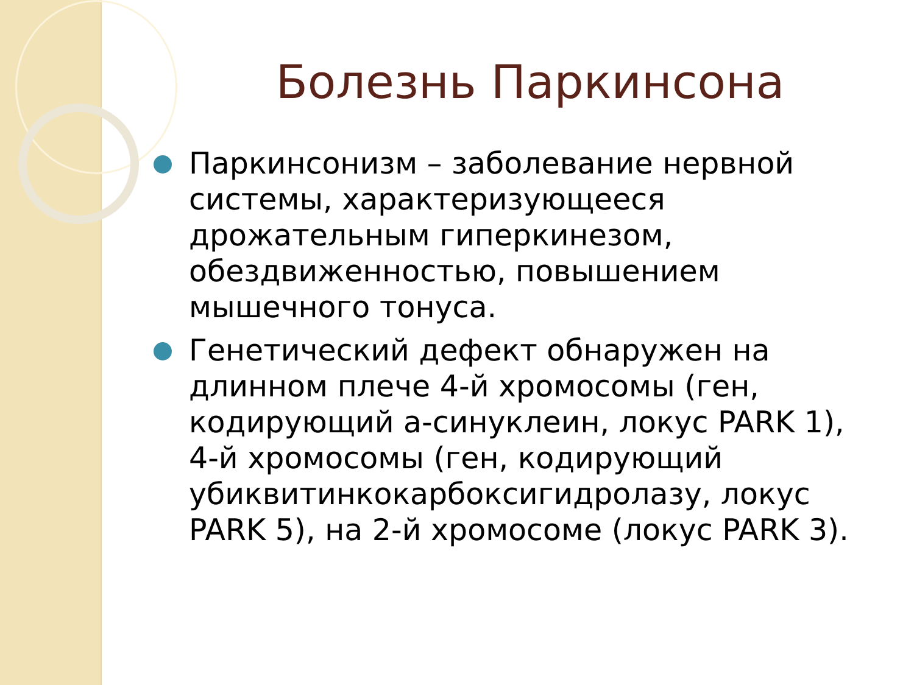Болезнь Паркинсона
Паркинсонизм – заболевание нервной системы, характеризующееся дрожательным гиперкинезом, обездвиженностью, повышением мышечного тонуса.
Генетический дефект обнаружен на длинном плече 4-й хромосомы (ген, кодирующий а-синуклеин, локус PARK 1), 4-й хромосомы (ген, кодирующий убиквитинкокарбоксигидролазу, локус PARK 5), на 2-й хромосоме (локус PARK 3).